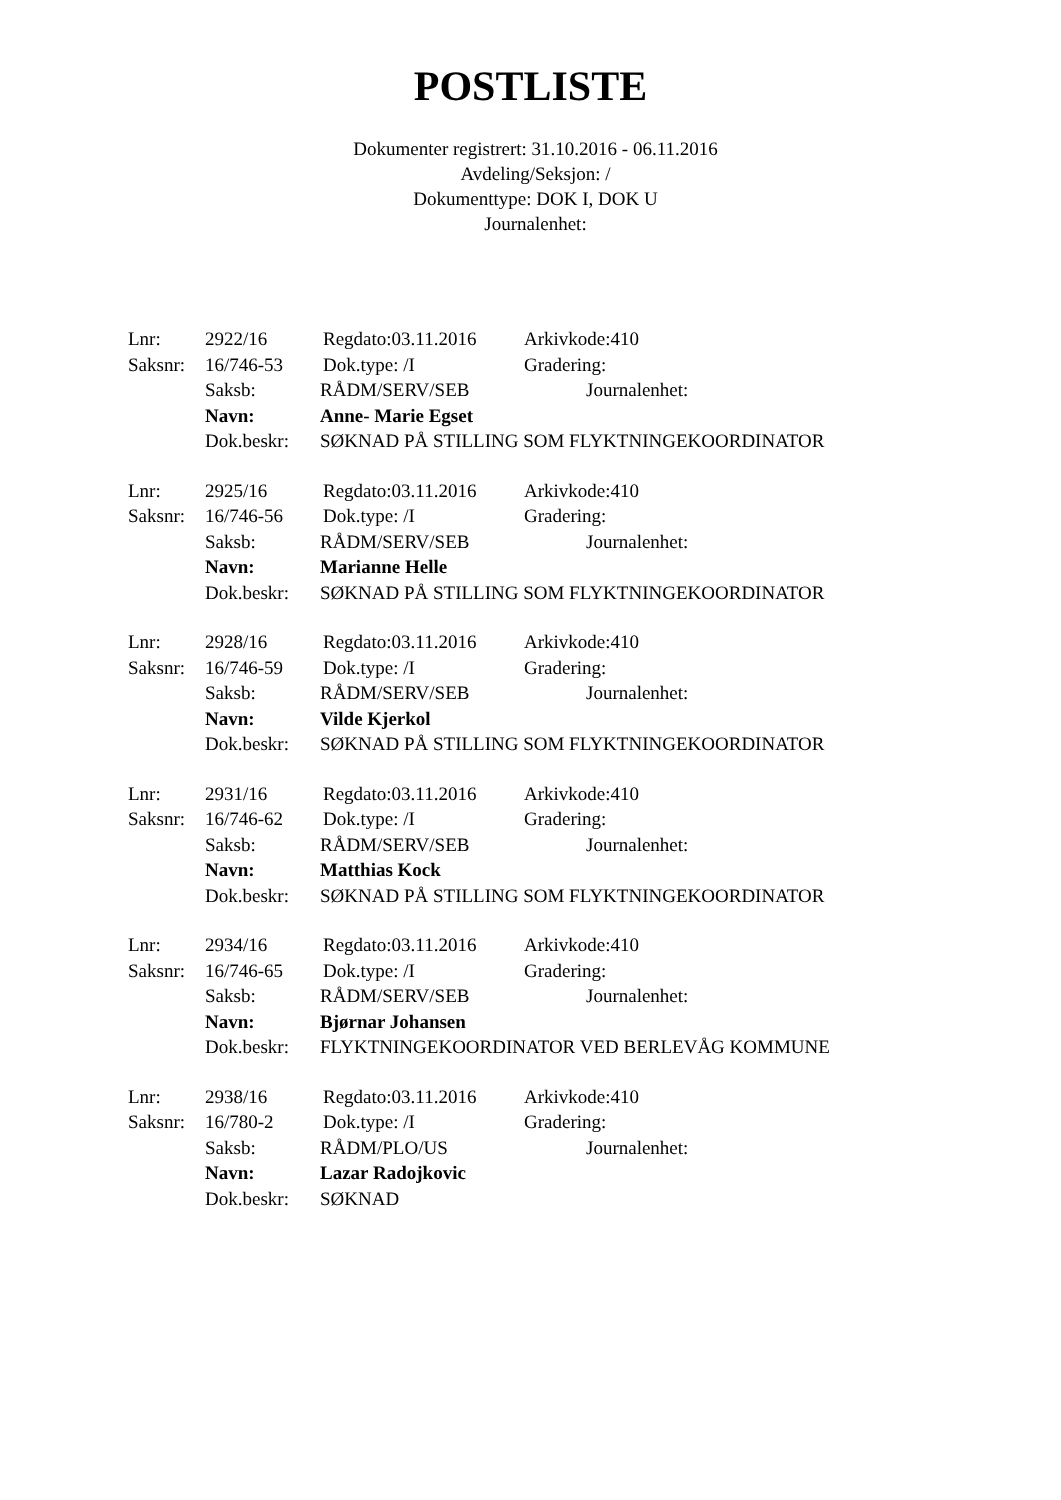POSTLISTE
Dokumenter registrert: 31.10.2016 - 06.11.2016
Avdeling/Seksjon: /
Dokumenttype: DOK I, DOK U
Journalenhet:
Lnr: 2922/16 Regdato:03.11.2016 Arkivkode:410
Saksnr: 16/746-53 Dok.type: /I Gradering:
Saksb: RÅDM/SERV/SEB Journalenhet:
Navn: Anne- Marie Egset
Dok.beskr: SØKNAD PÅ STILLING SOM FLYKTNINGEKOORDINATOR
Lnr: 2925/16 Regdato:03.11.2016 Arkivkode:410
Saksnr: 16/746-56 Dok.type: /I Gradering:
Saksb: RÅDM/SERV/SEB Journalenhet:
Navn: Marianne Helle
Dok.beskr: SØKNAD PÅ STILLING SOM FLYKTNINGEKOORDINATOR
Lnr: 2928/16 Regdato:03.11.2016 Arkivkode:410
Saksnr: 16/746-59 Dok.type: /I Gradering:
Saksb: RÅDM/SERV/SEB Journalenhet:
Navn: Vilde Kjerkol
Dok.beskr: SØKNAD PÅ STILLING SOM FLYKTNINGEKOORDINATOR
Lnr: 2931/16 Regdato:03.11.2016 Arkivkode:410
Saksnr: 16/746-62 Dok.type: /I Gradering:
Saksb: RÅDM/SERV/SEB Journalenhet:
Navn: Matthias Kock
Dok.beskr: SØKNAD PÅ STILLING SOM FLYKTNINGEKOORDINATOR
Lnr: 2934/16 Regdato:03.11.2016 Arkivkode:410
Saksnr: 16/746-65 Dok.type: /I Gradering:
Saksb: RÅDM/SERV/SEB Journalenhet:
Navn: Bjørnar Johansen
Dok.beskr: FLYKTNINGEKOORDINATOR VED BERLEVÅG KOMMUNE
Lnr: 2938/16 Regdato:03.11.2016 Arkivkode:410
Saksnr: 16/780-2 Dok.type: /I Gradering:
Saksb: RÅDM/PLO/US Journalenhet:
Navn: Lazar Radojkovic
Dok.beskr: SØKNAD